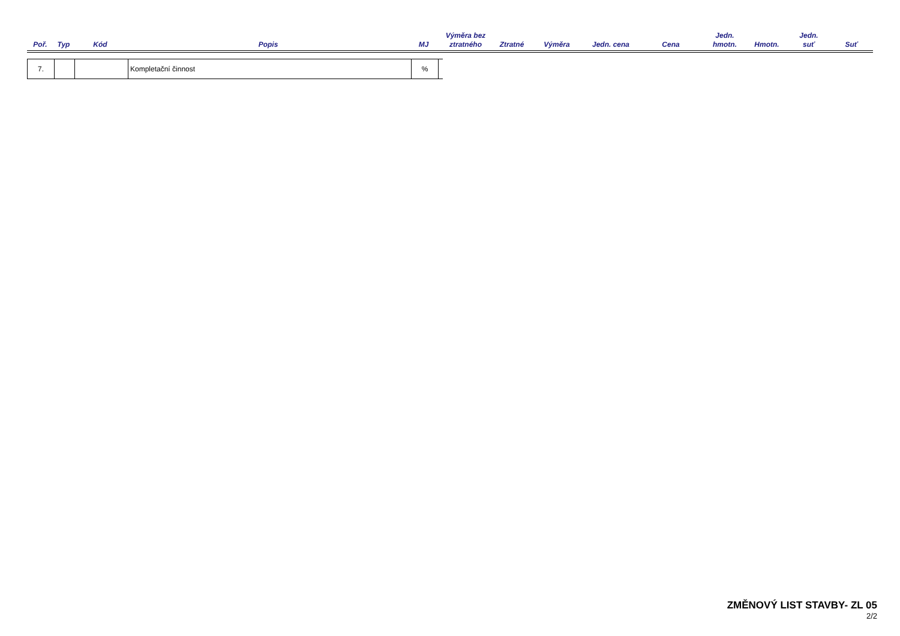| Poř. | Typ | Kód | Popis | MJ | Výměra bez ztratného | Ztratné | Výměra | Jedn. cena | Cena | Jedn. hmotn. | Hmotn. | Jedn. suť | Suť |
| --- | --- | --- | --- | --- | --- | --- | --- | --- | --- | --- | --- | --- | --- |
| 7. | | | Kompletační činnost | % | |
ZMĚNOVÝ LIST STAVBY- ZL 05
2/2